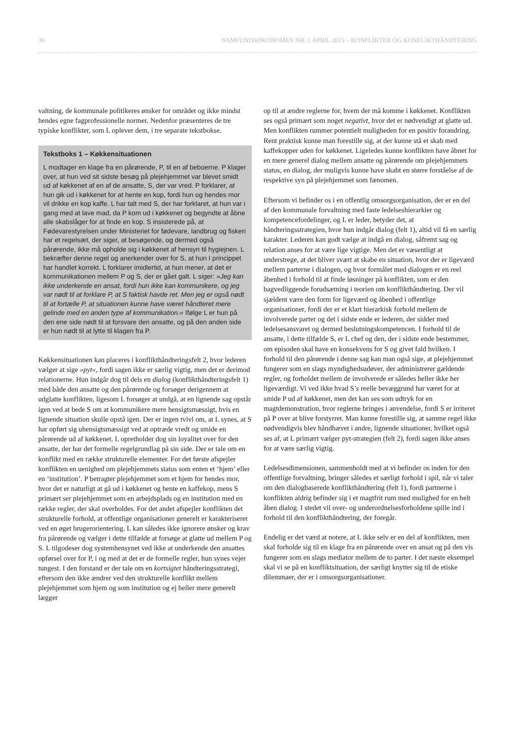36 SAMFUNDSØKONOMEN NR. 1 APRIL 2015 – KONFLIKTER OG KONFLIKTHÅNDTERING
valtning, de kommunale politikeres ønsker for området og ikke mindst hendes egne fagprofessionelle normer. Nedenfor præsenteres de tre typiske konflikter, som L oplever dem, i tre separate tekstbokse.
Tekstboks 1 – Køkkensituationen
L modtager en klage fra en pårørende, P, til en af beboerne. P klager over, at hun ved sit sidste besøg på plejehjemmet var blevet smidt ud af køkkenet af en af de ansatte, S, der var vred. P forklarer, at hun gik ud i køkkenet for at hente en kop, fordi hun og hendes mor vil drikke en kop kaffe. L har talt med S, der har forklaret, at hun var i gang med at lave mad, da P kom ud i køkkenet og begyndte at åbne alle skabslåger for at finde en kop. S insisterede på, at Fødevarestyrelsen under Ministeriet for fødevare, landbrug og fiskeri har et regelsæt, der siger, at besøgende, og dermed også pårørende, ikke må opholde sig i køkkenet af hensyn til hygiejnen. L bekræfter denne regel og anerkender over for S, at hun I princippet har handlet korrekt. L forklarer imidlertid, at hun mener, at det er kommunikationen mellem P og S, der er gået galt. L siger: »Jeg kan ikke underkende en ansat, fordi hun ikke kan kommunikere, og jeg var nødt til at forklare P, at S faktisk havde ret. Men jeg er også nødt til at fortælle P, at situationen kunne have været håndteret mere gelinde med en anden type af kommunikation.« Ifølge L er hun på den ene side nødt til at forsvare den ansatte, og på den anden side er hun nødt til at lytte til klagen fra P.
Køkkensituationen kan placeres i konflikthåndteringsfelt 2, hvor lederen vælger at sige »pyt«, fordi sagen ikke er særlig vigtig, men det er derimod relationerne. Hun indgår dog til dels en dialog (konflikthåndteringsfelt 1) med både den ansatte og den pårørende og forsøger derigennem at udglatte konflikten, ligesom L forsøger at undgå, at en lignende sag opstår igen ved at bede S om at kommunikere mere hensigtsmæssigt, hvis en lignende situation skulle opstå igen. Der er ingen tvivl om, at L synes, at S har opført sig uhensigtsmæssigt ved at optræde vredt og smide en pårørende ud af køkkenet. L opretholder dog sin loyalitet over for den ansatte, der har det formelle regelgrundlag på sin side. Der er tale om en konflikt med en række strukturelle elementer. For det første afspejler konflikten en uenighed om plejehjemmets status som enten et ‘hjem’ eller en ‘institution’. P betragter plejehjemmet som et hjem for hendes mor, hvor det er naturligt at gå ud i køkkenet og hente en kaffekop, mens S primært ser plejehjemmet som en arbejdsplads og en institution med en række regler, der skal overholdes. For det andet afspejler konflikten det strukturelle forhold, at offentlige organisationer generelt er karakteriseret ved en øget brugerorientering. L kan således ikke ignorere ønsker og krav fra pårørende og vælger i dette tilfælde at forsøge at glatte ud mellem P og S. L tilgodeser dog systemhensynet ved ikke at underkende den ansattes opførsel over for P, i og med at det er de formelle regler, hun synes vejer tungest. I den forstand er der tale om en kortsigtet håndteringsstrategi, eftersom den ikke ændrer ved den strukturelle konflikt mellem plejehjemmet som hjem og som institution og ej heller mere generelt lægger
op til at ændre reglerne for, hvem der må komme i køkkenet. Konflikten ses også primært som noget negativt, hvor det er nødvendigt at glatte ud. Men konflikten rummer potentielt muligheden for en positiv forandring. Rent praktisk kunne man forestille sig, at der kunne stå et skab med kaffekopper uden for køkkenet. Ligeledes kunne konflikten have åbnet for en mere generel dialog mellem ansatte og pårørende om plejehjemmets status, en dialog, der muligvis kunne have skabt en større forståelse af de respektive syn på plejehjemmet som fænomen.
Eftersom vi befinder os i en offentlig omsorgsorganisation, der er en del af den kommunale forvaltning med faste ledelseshierarkier og kompetencefordelinger, og L er leder, betyder det, at håndteringsstrategien, hvor hun indgår dialog (felt 1), altid vil få en særlig karakter. Lederen kan godt vælge at indgå en dialog, såfremt sag og relation anses for at være lige vigtige. Men det er væsentligt at understrege, at det bliver svært at skabe en situation, hvor der er ligeværd mellem parterne i dialogen, og hvor formålet med dialogen er en reel åbenhed i forhold til at finde løsninger på konflikten, som er den bagvedliggende forudsætning i teorien om konflikthåndtering. Der vil sjældent være den form for ligeværd og åbenhed i offentlige organisationer, fordi der er et klart hierarkisk forhold mellem de involverede parter og det i sidste ende er lederen, der sidder med ledelsesansvaret og dermed beslutningskompetencen. I forhold til de ansatte, i dette tilfælde S, er L chef og den, der i sidste ende bestemmer, om episoden skal have en konsekvens for S og givet fald hvilken. I forhold til den pårørende i denne sag kan man også sige, at plejehjemmet fungerer som en slags myndighedsudøver, der administrerer gældende regler, og forholdet mellem de involverede er således heller ikke her ligeværdigt. Vi ved ikke hvad S’s reelle bevæggrund har været for at smide P ud af køkkenet, men det kan ses som udtryk for en magtdemonstration, hvor reglerne bringes i anvendelse, fordi S er irriteret på P over at blive forstyrret. Man kunne forestille sig, at samme regel ikke nødvendigvis blev håndhævet i andre, lignende situationer, hvilket også ses af, at L primært vælger pyt-strategien (felt 2), fordi sagen ikke anses for at være særlig vigtig.
Ledelsesdimensionen, sammenholdt med at vi befinder os inden for den offentlige forvaltning, bringer således et særligt forhold i spil, når vi taler om den dialogbaserede konflikthåndtering (felt 1), fordi partnerne i konflikten aldrig befinder sig i et magtfrit rum med mulighed for en helt åben dialog. I stedet vil over- og underordnelsesforholdene spille ind i forhold til den konflikthåndtering, der foregår.
Endelig er det værd at notere, at L ikke selv er en del af konflikten, men skal forholde sig til en klage fra en pårørende over en ansat og på den vis fungerer som en slags mediator mellem de to parter. I det næste eksempel skal vi se på en konfliktsituation, der særligt knytter sig til de etiske dilemmaer, der er i omsorgsorganisationer.